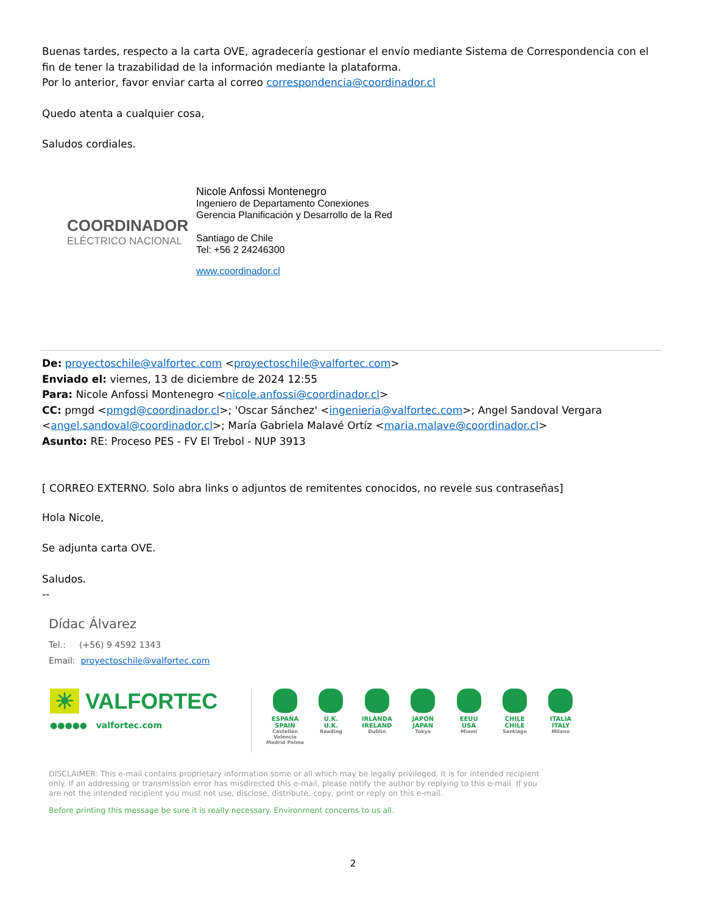Buenas tardes, respecto a la carta OVE, agradecería gestionar el envío mediante Sistema de Correspondencia con el fin de tener la trazabilidad de la información mediante la plataforma.
Por lo anterior, favor enviar carta al correo correspondencia@coordinador.cl
Quedo atenta a cualquier cosa,
Saludos cordiales.
COORDINADOR
ELÉCTRICO NACIONAL
Nicole Anfossi Montenegro
Ingeniero de Departamento Conexiones
Gerencia Planificación y Desarrollo de la Red
Santiago de Chile
Tel: +56 2 24246300
www.coordinador.cl
De: proyectoschile@valfortec.com <proyectoschile@valfortec.com>
Enviado el: viernes, 13 de diciembre de 2024 12:55
Para: Nicole Anfossi Montenegro <nicole.anfossi@coordinador.cl>
CC: pmgd <pmgd@coordinador.cl>; 'Oscar Sánchez' <ingenieria@valfortec.com>; Angel Sandoval Vergara <angel.sandoval@coordinador.cl>; María Gabriela Malavé Ortíz <maria.malave@coordinador.cl>
Asunto: RE: Proceso PES - FV El Trebol - NUP 3913
[ CORREO EXTERNO. Solo abra links o adjuntos de remitentes conocidos, no revele sus contraseñas]
Hola Nicole,
Se adjunta carta OVE.
Saludos.
--
Dídac Álvarez
Tel.: (+56) 9 4592 1343
Email: proyectoschile@valfortec.com
☀ VALFORTEC
●●●●● valfortec.com
ESPAÑA
SPAIN Castellón Valencia Madrid Palma
U.K.
U.K. Reading
IRLANDA
IRELAND Dublin
JAPÓN
JAPAN Tokyo
EEUU
USA Miami
CHILE
CHILE Santiago
ITALIA
ITALY Milano
DISCLAIMER: This e-mail contains proprietary information some or all which may be legally privileged. It is for intended recipient only. If an addressing or transmission error has misdirected this e-mail, please notify the author by replying to this e-mail. If you are not the intended recipient you must not use, disclose, distribute, copy, print or reply on this e-mail.
Before printing this message be sure it is really necessary. Environment concerns to us all.
2